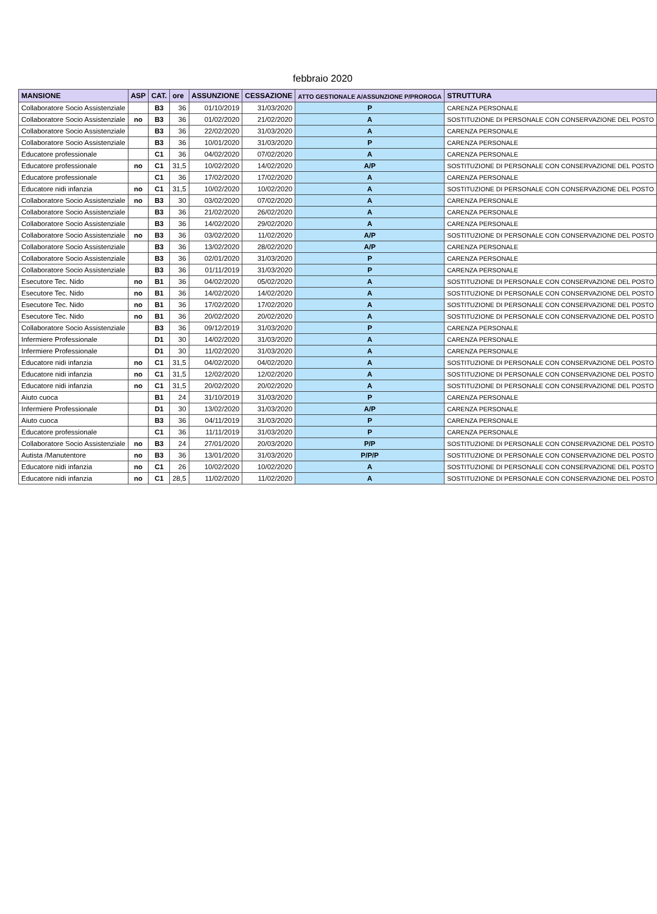febbraio 2020
| MANSIONE | ASP | CAT. | ore | ASSUNZIONE | CESSAZIONE | ATTO GESTIONALE A/ASSUNZIONE P/PROROGA | STRUTTURA |
| --- | --- | --- | --- | --- | --- | --- | --- |
| Collaboratore Socio Assistenziale | | B3 | 36 | 01/10/2019 | 31/03/2020 | P | CARENZA PERSONALE |
| Collaboratore Socio Assistenziale | no | B3 | 36 | 01/02/2020 | 21/02/2020 | A | SOSTITUZIONE DI PERSONALE CON CONSERVAZIONE DEL POSTO |
| Collaboratore Socio Assistenziale | | B3 | 36 | 22/02/2020 | 31/03/2020 | A | CARENZA PERSONALE |
| Collaboratore Socio Assistenziale | | B3 | 36 | 10/01/2020 | 31/03/2020 | P | CARENZA PERSONALE |
| Educatore professionale | | C1 | 36 | 04/02/2020 | 07/02/2020 | A | CARENZA PERSONALE |
| Educatore professionale | no | C1 | 31,5 | 10/02/2020 | 14/02/2020 | A/P | SOSTITUZIONE DI PERSONALE CON CONSERVAZIONE DEL POSTO |
| Educatore professionale | | C1 | 36 | 17/02/2020 | 17/02/2020 | A | CARENZA PERSONALE |
| Educatore nidi infanzia | no | C1 | 31,5 | 10/02/2020 | 10/02/2020 | A | SOSTITUZIONE DI PERSONALE CON CONSERVAZIONE DEL POSTO |
| Collaboratore Socio Assistenziale | no | B3 | 30 | 03/02/2020 | 07/02/2020 | A | CARENZA PERSONALE |
| Collaboratore Socio Assistenziale | | B3 | 36 | 21/02/2020 | 26/02/2020 | A | CARENZA PERSONALE |
| Collaboratore Socio Assistenziale | | B3 | 36 | 14/02/2020 | 29/02/2020 | A | CARENZA PERSONALE |
| Collaboratore Socio Assistenziale | no | B3 | 36 | 03/02/2020 | 11/02/2020 | A/P | SOSTITUZIONE DI PERSONALE CON CONSERVAZIONE DEL POSTO |
| Collaboratore Socio Assistenziale | | B3 | 36 | 13/02/2020 | 28/02/2020 | A/P | CARENZA PERSONALE |
| Collaboratore Socio Assistenziale | | B3 | 36 | 02/01/2020 | 31/03/2020 | P | CARENZA PERSONALE |
| Collaboratore Socio Assistenziale | | B3 | 36 | 01/11/2019 | 31/03/2020 | P | CARENZA PERSONALE |
| Esecutore Tec. Nido | no | B1 | 36 | 04/02/2020 | 05/02/2020 | A | SOSTITUZIONE DI PERSONALE CON CONSERVAZIONE DEL POSTO |
| Esecutore Tec. Nido | no | B1 | 36 | 14/02/2020 | 14/02/2020 | A | SOSTITUZIONE DI PERSONALE CON CONSERVAZIONE DEL POSTO |
| Esecutore Tec. Nido | no | B1 | 36 | 17/02/2020 | 17/02/2020 | A | SOSTITUZIONE DI PERSONALE CON CONSERVAZIONE DEL POSTO |
| Esecutore Tec. Nido | no | B1 | 36 | 20/02/2020 | 20/02/2020 | A | SOSTITUZIONE DI PERSONALE CON CONSERVAZIONE DEL POSTO |
| Collaboratore Socio Assistenziale | | B3 | 36 | 09/12/2019 | 31/03/2020 | P | CARENZA PERSONALE |
| Infermiere Professionale | | D1 | 30 | 14/02/2020 | 31/03/2020 | A | CARENZA PERSONALE |
| Infermiere Professionale | | D1 | 30 | 11/02/2020 | 31/03/2020 | A | CARENZA PERSONALE |
| Educatore nidi infanzia | no | C1 | 31,5 | 04/02/2020 | 04/02/2020 | A | SOSTITUZIONE DI PERSONALE CON CONSERVAZIONE DEL POSTO |
| Educatore nidi infanzia | no | C1 | 31,5 | 12/02/2020 | 12/02/2020 | A | SOSTITUZIONE DI PERSONALE CON CONSERVAZIONE DEL POSTO |
| Educatore nidi infanzia | no | C1 | 31,5 | 20/02/2020 | 20/02/2020 | A | SOSTITUZIONE DI PERSONALE CON CONSERVAZIONE DEL POSTO |
| Aiuto cuoca | | B1 | 24 | 31/10/2019 | 31/03/2020 | P | CARENZA PERSONALE |
| Infermiere Professionale | | D1 | 30 | 13/02/2020 | 31/03/2020 | A/P | CARENZA PERSONALE |
| Aiuto cuoca | | B3 | 36 | 04/11/2019 | 31/03/2020 | P | CARENZA PERSONALE |
| Educatore professionale | | C1 | 36 | 11/11/2019 | 31/03/2020 | P | CARENZA PERSONALE |
| Collaboratore Socio Assistenziale | no | B3 | 24 | 27/01/2020 | 20/03/2020 | P/P | SOSTITUZIONE DI PERSONALE CON CONSERVAZIONE DEL POSTO |
| Autista /Manutentore | no | B3 | 36 | 13/01/2020 | 31/03/2020 | P/P/P | SOSTITUZIONE DI PERSONALE CON CONSERVAZIONE DEL POSTO |
| Educatore nidi infanzia | no | C1 | 26 | 10/02/2020 | 10/02/2020 | A | SOSTITUZIONE DI PERSONALE CON CONSERVAZIONE DEL POSTO |
| Educatore nidi infanzia | no | C1 | 28,5 | 11/02/2020 | 11/02/2020 | A | SOSTITUZIONE DI PERSONALE CON CONSERVAZIONE DEL POSTO |